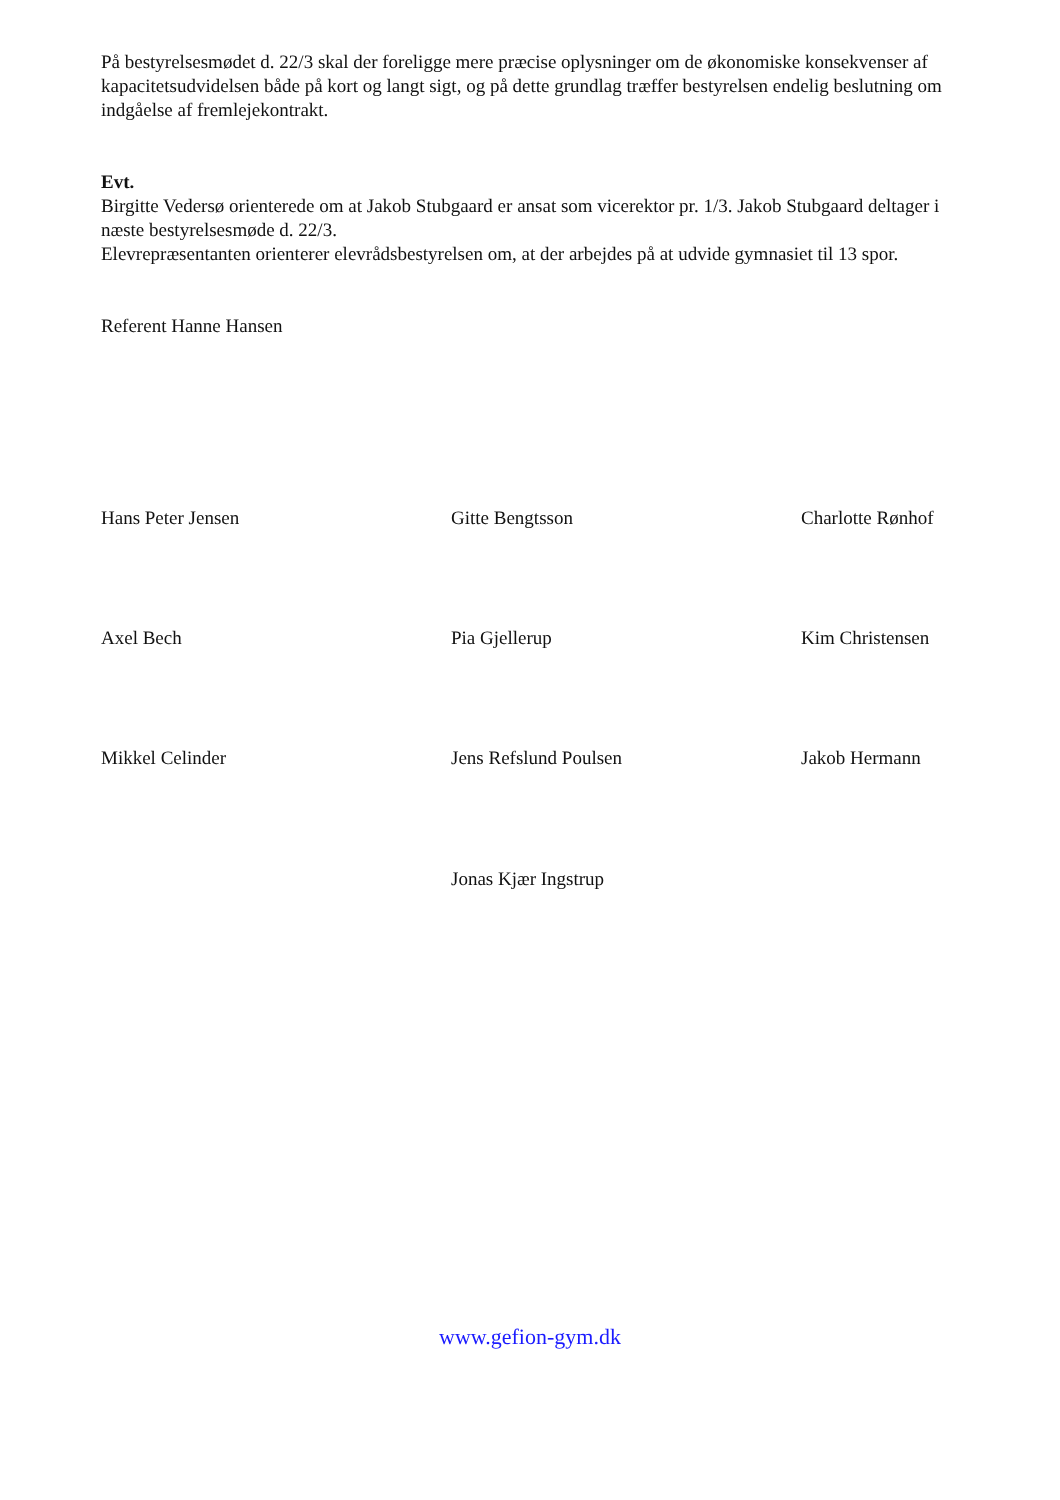På bestyrelsesmødet d. 22/3 skal der foreligge mere præcise oplysninger om de økonomiske konsekvenser af kapacitetsudvidelsen både på kort og langt sigt, og på dette grundlag træffer bestyrelsen endelig beslutning om indgåelse af fremlejekontrakt.
Evt.
Birgitte Vedersø orienterede om at Jakob Stubgaard er ansat som vicerektor pr. 1/3. Jakob Stubgaard deltager i næste bestyrelsesmøde d. 22/3.
Elevrepræsentanten orienterer elevrådsbestyrelsen om, at der arbejdes på at udvide gymnasiet til 13 spor.
Referent Hanne Hansen
Hans Peter Jensen Gitte Bengtsson Charlotte Rønhof
Axel Bech Pia Gjellerup Kim Christensen
Mikkel Celinder Jens Refslund Poulsen Jakob Hermann
Jonas Kjær Ingstrup
www.gefion-gym.dk